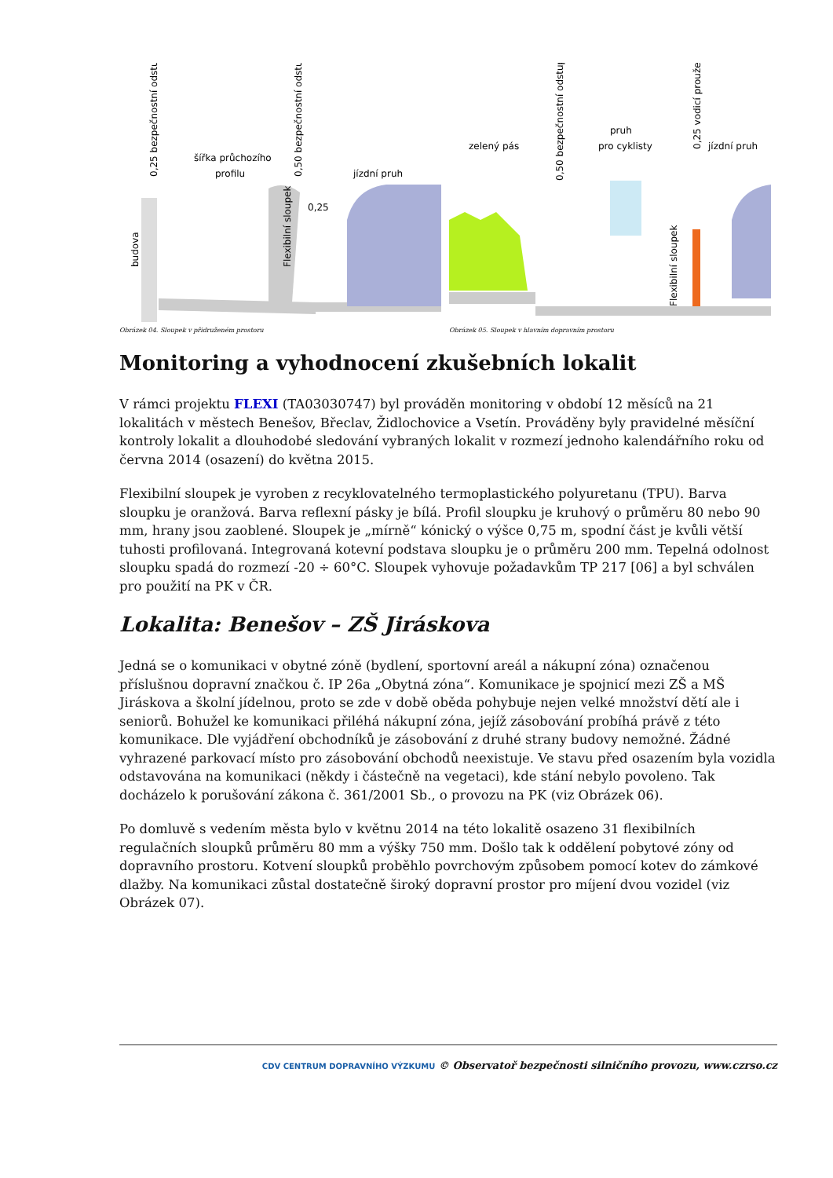šířka průchozího
profilu
jízdní pruh
0,25
budova
Flexibilní sloupek
0,25 bezpečnostní odstup
0,50 bezpečnostní odstup
Obrázek 04. Sloupek v přidruženém prostoru
zelený pás
pruh
pro cyklisty
jízdní pruh
0,50 bezpečnostní odstup
0,25 vodicí proužek
Flexibilní sloupek
Obrázek 05. Sloupek v hlavním dopravním prostoru
Monitoring a vyhodnocení zkušebních lokalit
V rámci projektu FLEXI (TA03030747) byl prováděn monitoring v období 12 měsíců na 21 lokalitách v městech Benešov, Břeclav, Židlochovice a Vsetín. Prováděny byly pravidelné měsíční kontroly lokalit a dlouhodobé sledování vybraných lokalit v rozmezí jednoho kalendářního roku od června 2014 (osazení) do května 2015.
Flexibilní sloupek je vyroben z recyklovatelného termoplastického polyuretanu (TPU). Barva sloupku je oranžová. Barva reflexní pásky je bílá. Profil sloupku je kruhový o průměru 80 nebo 90 mm, hrany jsou zaoblené. Sloupek je „mírně“ kónický o výšce 0,75 m, spodní část je kvůli větší tuhosti profilovaná. Integrovaná kotevní podstava sloupku je o průměru 200 mm. Tepelná odolnost sloupku spadá do rozmezí -20 ÷ 60°C. Sloupek vyhovuje požadavkům TP 217 [06] a byl schválen pro použití na PK v ČR.
Lokalita: Benešov – ZŠ Jiráskova
Jedná se o komunikaci v obytné zóně (bydlení, sportovní areál a nákupní zóna) označenou příslušnou dopravní značkou č. IP 26a „Obytná zóna“. Komunikace je spojnicí mezi ZŠ a MŠ Jiráskova a školní jídelnou, proto se zde v době oběda pohybuje nejen velké množství dětí ale i seniorů. Bohužel ke komunikaci přiléhá nákupní zóna, jejíž zásobování probíhá právě z této komunikace. Dle vyjádření obchodníků je zásobování z druhé strany budovy nemožné. Žádné vyhrazené parkovací místo pro zásobování obchodů neexistuje. Ve stavu před osazením byla vozidla odstavována na komunikaci (někdy i částečně na vegetaci), kde stání nebylo povoleno. Tak docházelo k porušování zákona č. 361/2001 Sb., o provozu na PK (viz Obrázek 06).
Po domluvě s vedením města bylo v květnu 2014 na této lokalitě osazeno 31 flexibilních regulačních sloupků průměru 80 mm a výšky 750 mm. Došlo tak k oddělení pobytové zóny od dopravního prostoru. Kotvení sloupků proběhlo povrchovým způsobem pomocí kotev do zámkové dlažby. Na komunikaci zůstal dostatečně široký dopravní prostor pro míjení dvou vozidel (viz Obrázek 07).
CDV CENTRUM DOPRAVNÍHO VÝZKUMU © Observatoř bezpečnosti silničního provozu, www.czrso.cz